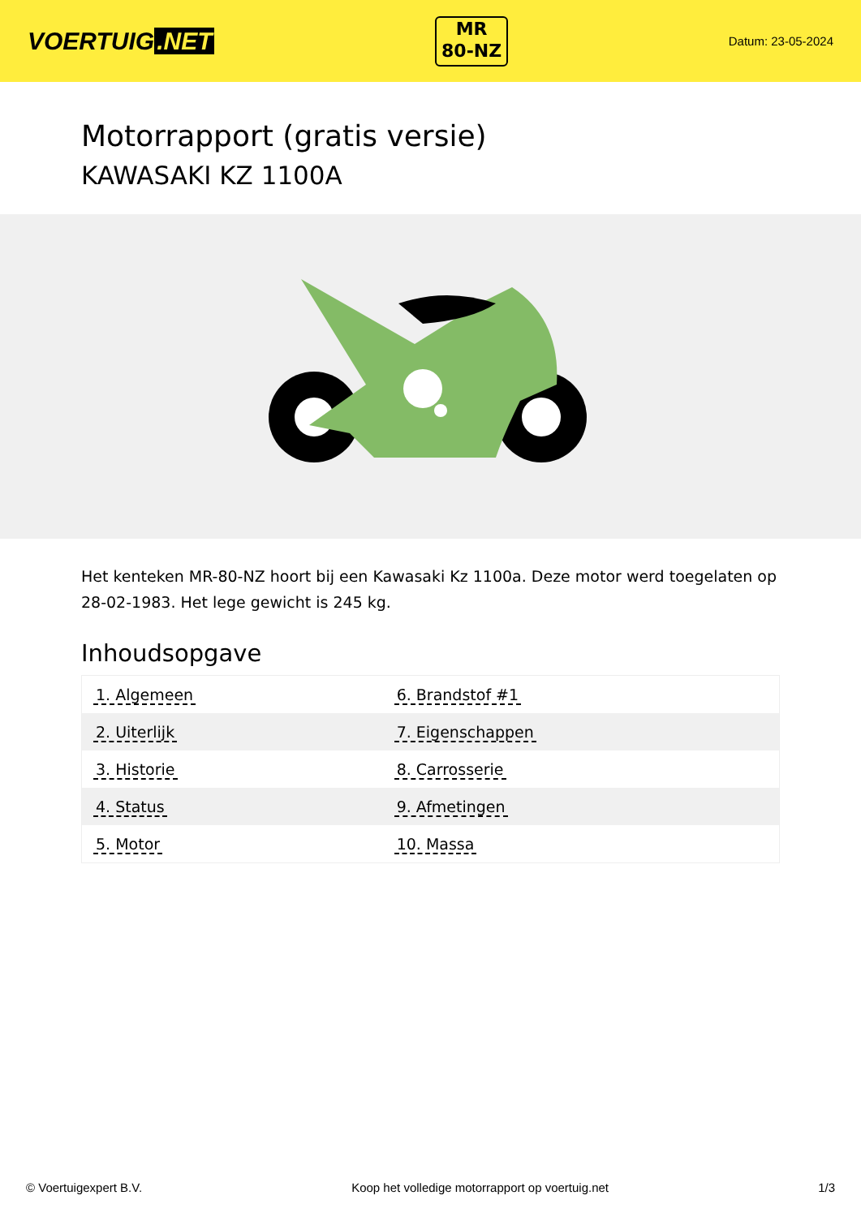VOERTUIG.NET
MR
80-NZ
Datum: 23-05-2024
Motorrapport (gratis versie)
KAWASAKI KZ 1100A
Het kenteken MR-80-NZ hoort bij een Kawasaki Kz 1100a. Deze motor werd toegelaten op 28-02-1983. Het lege gewicht is 245 kg.
Inhoudsopgave
| 1. Algemeen | 6. Brandstof #1 |
| 2. Uiterlijk | 7. Eigenschappen |
| 3. Historie | 8. Carrosserie |
| 4. Status | 9. Afmetingen |
| 5. Motor | 10. Massa |
© Voertuigexpert B.V. Koop het volledige motorrapport op voertuig.net
1/3